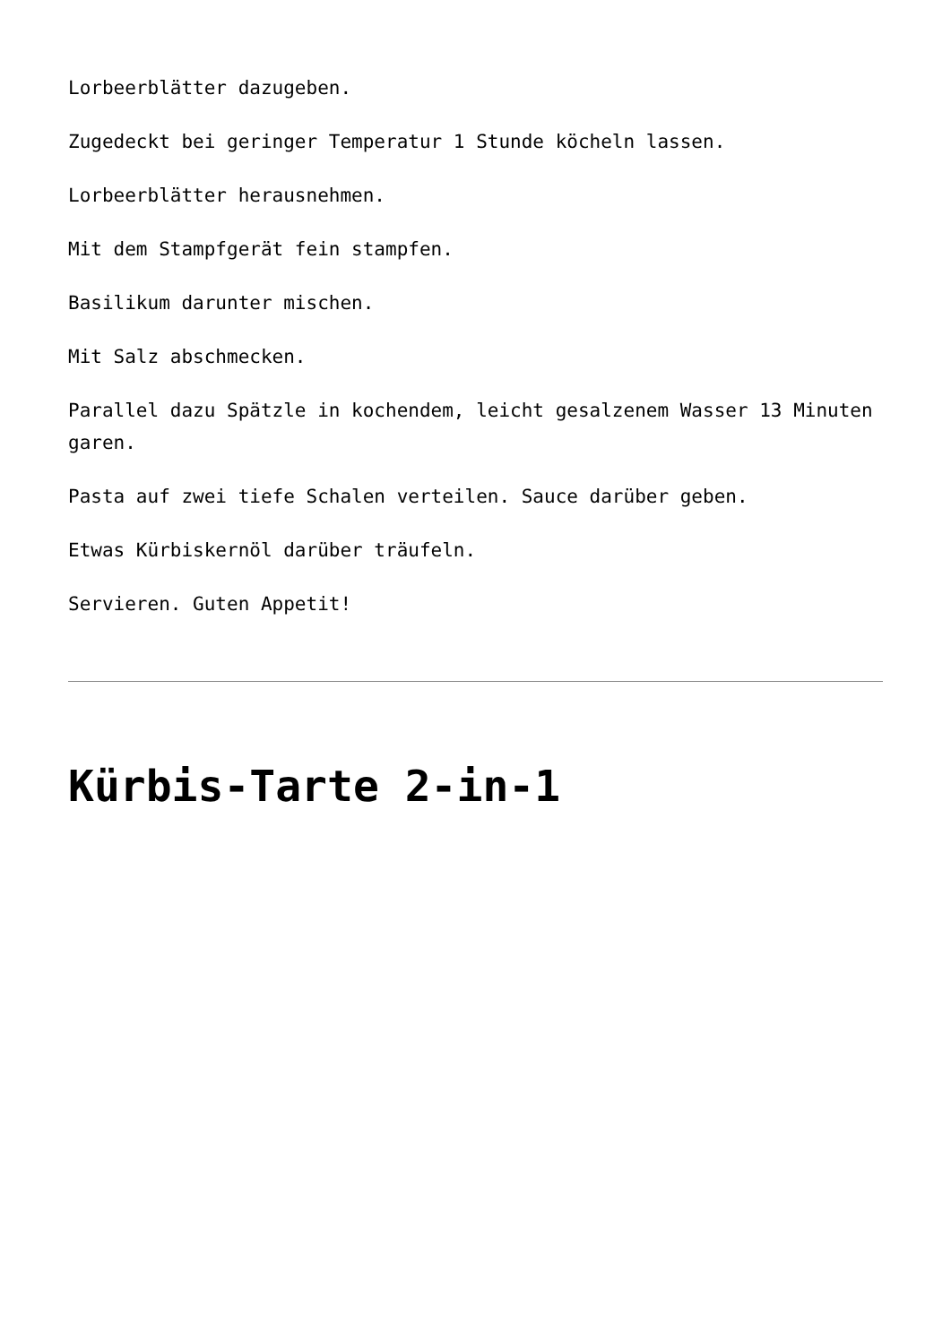Lorbeerblätter dazugeben.
Zugedeckt bei geringer Temperatur 1 Stunde köcheln lassen.
Lorbeerblätter herausnehmen.
Mit dem Stampfgerät fein stampfen.
Basilikum darunter mischen.
Mit Salz abschmecken.
Parallel dazu Spätzle in kochendem, leicht gesalzenem Wasser 13 Minuten garen.
Pasta auf zwei tiefe Schalen verteilen. Sauce darüber geben.
Etwas Kürbiskernöl darüber träufeln.
Servieren. Guten Appetit!
Kürbis-Tarte 2-in-1